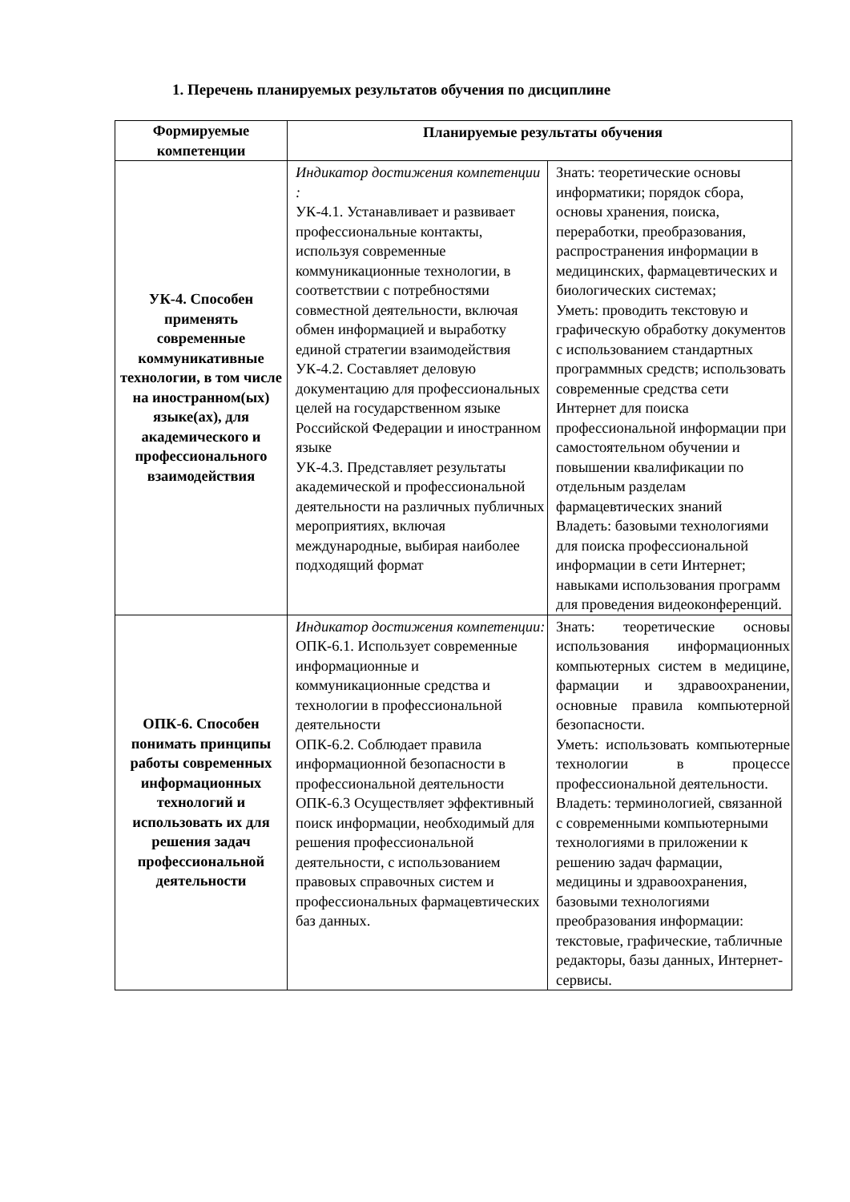1. Перечень планируемых результатов обучения по дисциплине
| Формируемые компетенции | Планируемые результаты обучения | |
| --- | --- | --- |
| УК-4. Способен применять современные коммуникативные технологии, в том числе на иностранном(ых) языке(ах), для академического и профессионального взаимодействия | Индикатор достижения компетенции : УК-4.1. Устанавливает и развивает профессиональные контакты, используя современные коммуникационные технологии, в соответствии с потребностями совместной деятельности, включая обмен информацией и выработку единой стратегии взаимодействия УК-4.2. Составляет деловую документацию для профессиональных целей на государственном языке Российской Федерации и иностранном языке УК-4.3. Представляет результаты академической и профессиональной деятельности на различных публичных мероприятиях, включая международные, выбирая наиболее подходящий формат | Знать: теоретические основы информатики; порядок сбора, основы хранения, поиска, переработки, преобразования, распространения информации в медицинских, фармацевтических и биологических системах; Уметь: проводить текстовую и графическую обработку документов с использованием стандартных программных средств; использовать современные средства сети Интернет для поиска профессиональной информации при самостоятельном обучении и повышении квалификации по отдельным разделам фармацевтических знаний Владеть: базовыми технологиями для поиска профессиональной информации в сети Интернет; навыками использования программ для проведения видеоконференций. |
| ОПК-6. Способен понимать принципы работы современных информационных технологий и использовать их для решения задач профессиональной деятельности | Индикатор достижения компетенции: ОПК-6.1. Использует современные информационные и коммуникационные средства и технологии в профессиональной деятельности ОПК-6.2. Соблюдает правила информационной безопасности в профессиональной деятельности ОПК-6.3 Осуществляет эффективный поиск информации, необходимый для решения профессиональной деятельности, с использованием правовых справочных систем и профессиональных фармацевтических баз данных. | Знать: теоретические основы использования информационных компьютерных систем в медицине, фармации и здравоохранении, основные правила компьютерной безопасности. Уметь: использовать компьютерные технологии в процессе профессиональной деятельности. Владеть: терминологией, связанной с современными компьютерными технологиями в приложении к решению задач фармации, медицины и здравоохранения, базовыми технологиями преобразования информации: текстовые, графические, табличные редакторы, базы данных, Интернет-сервисы. |